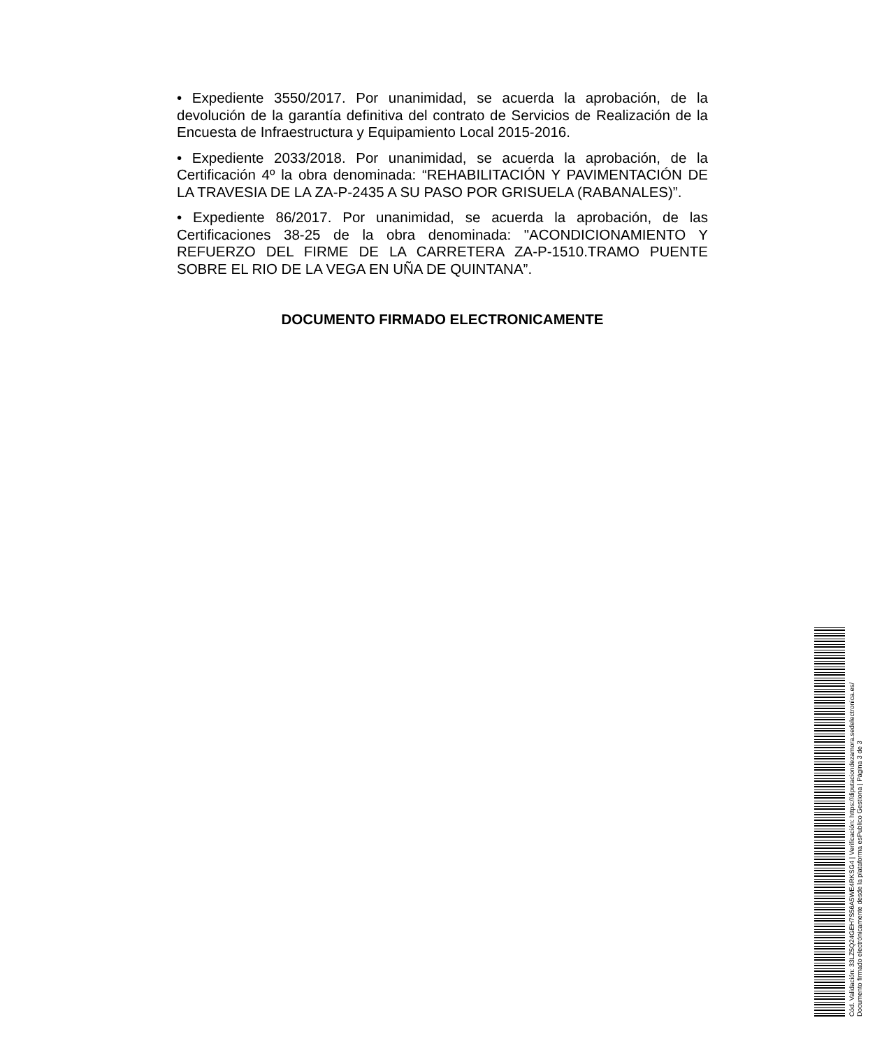• Expediente 3550/2017. Por unanimidad, se acuerda la aprobación, de la devolución de la garantía definitiva del contrato de Servicios de Realización de la Encuesta de Infraestructura y Equipamiento Local 2015-2016.
• Expediente 2033/2018. Por unanimidad, se acuerda la aprobación, de la Certificación 4º la obra denominada: “REHABILITACIÓN Y PAVIMENTACIÓN DE LA TRAVESIA DE LA ZA-P-2435 A SU PASO POR GRISUELA (RABANALES)”.
• Expediente 86/2017. Por unanimidad, se acuerda la aprobación, de las Certificaciones 38-25 de la obra denominada: "ACONDICIONAMIENTO Y REFUERZO DEL FIRME DE LA CARRETERA ZA-P-1510.TRAMO PUENTE SOBRE EL RIO DE LA VEGA EN UÑA DE QUINTANA”.
DOCUMENTO FIRMADO ELECTRONICAMENTE
Cód. Validación: 33LZ5Q24GEH7S56A5WE4RKSG4 | Verificación: https://diputaciondezamora.sedelectronica.es/
Documento firmado electrónicamente desde la plataforma esPublico Gestiona | Página 3 de 3